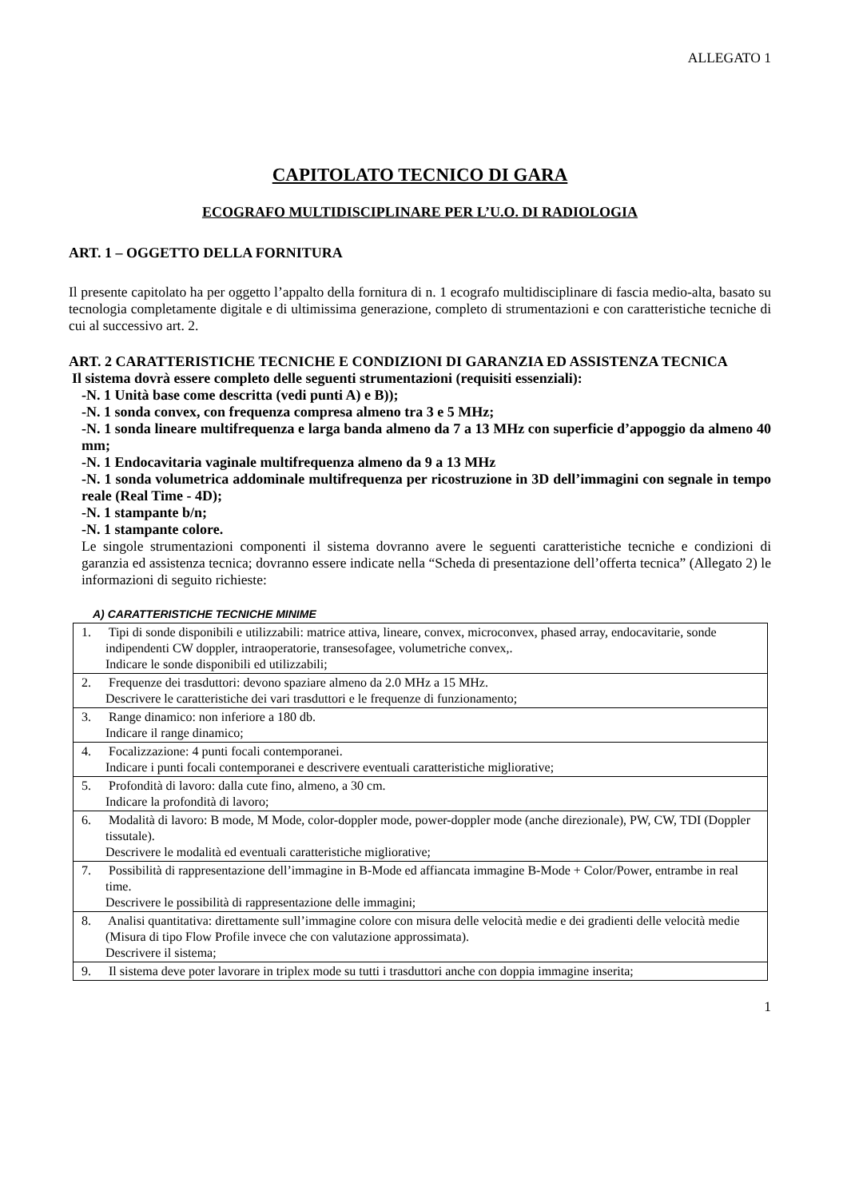ALLEGATO 1
CAPITOLATO TECNICO DI GARA
ECOGRAFO MULTIDISCIPLINARE PER L’U.O. DI RADIOLOGIA
ART. 1 – OGGETTO DELLA FORNITURA
Il presente capitolato ha per oggetto l’appalto della fornitura di n. 1 ecografo multidisciplinare di fascia medio-alta, basato su tecnologia completamente digitale e di ultimissima generazione, completo di strumentazioni e con caratteristiche tecniche di cui al successivo art. 2.
ART. 2 CARATTERISTICHE TECNICHE E CONDIZIONI DI GARANZIA ED ASSISTENZA TECNICA
Il sistema dovrà essere completo delle seguenti strumentazioni (requisiti essenziali):
-N. 1 Unità base come descritta (vedi punti A) e B));
-N. 1 sonda convex, con frequenza compresa almeno tra 3 e 5 MHz;
-N. 1 sonda lineare multifrequenza e larga banda almeno da 7 a 13 MHz con superficie d’appoggio da almeno 40 mm;
-N. 1 Endocavitaria vaginale multifrequenza almeno da 9 a 13 MHz
-N. 1 sonda volumetrica addominale multifrequenza per ricostruzione in 3D dell’immagini con segnale in tempo reale (Real Time - 4D);
-N. 1 stampante b/n;
-N. 1 stampante colore.
Le singole strumentazioni componenti il sistema dovranno avere le seguenti caratteristiche tecniche e condizioni di garanzia ed assistenza tecnica; dovranno essere indicate nella “Scheda di presentazione dell’offerta tecnica” (Allegato 2) le informazioni di seguito richieste:
A) CARATTERISTICHE TECNICHE MINIME
| 1. Tipi di sonde disponibili e utilizzabili: matrice attiva, lineare, convex, microconvex, phased array, endocavitarie, sonde indipendenti CW doppler, intraoperatorie, transesofagee, volumetriche convex,. Indicare le sonde disponibili ed utilizzabili; |
| 2. Frequenze dei trasduttori: devono spaziare almeno da 2.0 MHz a 15 MHz. Descrivere le caratteristiche dei vari trasduttori e le frequenze di funzionamento; |
| 3. Range dinamico: non inferiore a 180 db. Indicare il range dinamico; |
| 4. Focalizzazione: 4 punti focali contemporanei. Indicare i punti focali contemporanei e descrivere eventuali caratteristiche migliorative; |
| 5. Profondità di lavoro: dalla cute fino, almeno, a 30 cm. Indicare la profondità di lavoro; |
| 6. Modalità di lavoro: B mode, M Mode, color-doppler mode, power-doppler mode (anche direzionale), PW, CW, TDI (Doppler tissutale). Descrivere le modalità ed eventuali caratteristiche migliorative; |
| 7. Possibilità di rappresentazione dell’immagine in B-Mode ed affiancata immagine B-Mode + Color/Power, entrambe in real time. Descrivere le possibilità di rappresentazione delle immagini; |
| 8. Analisi quantitativa: direttamente sull’immagine colore con misura delle velocità medie e dei gradienti delle velocità medie (Misura di tipo Flow Profile invece che con valutazione approssimata). Descrivere il sistema; |
| 9. Il sistema deve poter lavorare in triplex mode su tutti i trasduttori anche con doppia immagine inserita; |
1